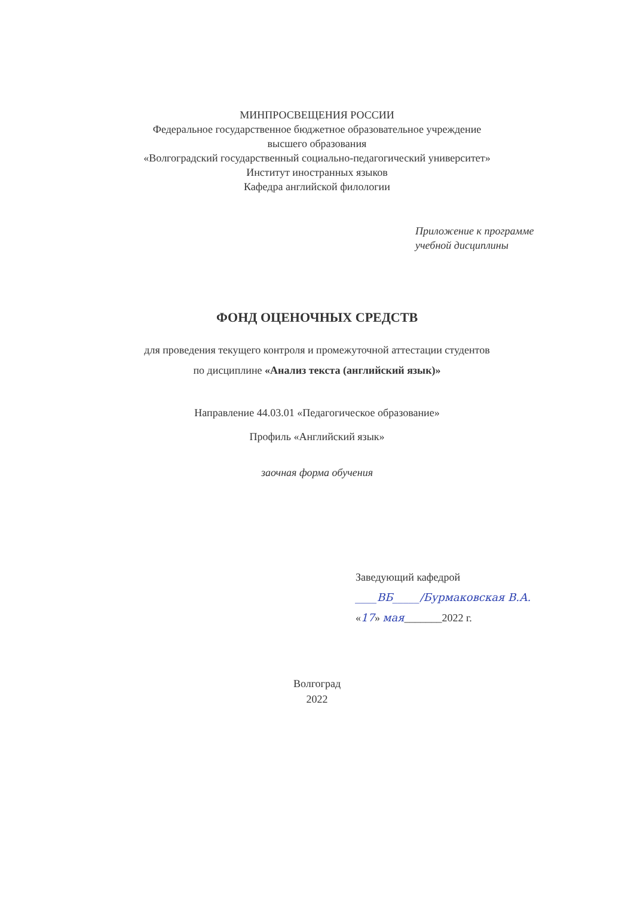МИНПРОСВЕЩЕНИЯ РОССИИ
Федеральное государственное бюджетное образовательное учреждение
высшего образования
«Волгоградский государственный социально-педагогический университет»
Институт иностранных языков
Кафедра английской филологии
Приложение к программе
учебной дисциплины
ФОНД ОЦЕНОЧНЫХ СРЕДСТВ
для проведения текущего контроля и промежуточной аттестации студентов
по дисциплине «Анализ текста (английский язык)»
Направление 44.03.01 «Педагогическое образование»
Профиль «Английский язык»
заочная форма обучения
Заведующий кафедрой
____ВБ_____/Бурмаковская В.А.
«17» мая_______2022 г.
Волгоград
2022